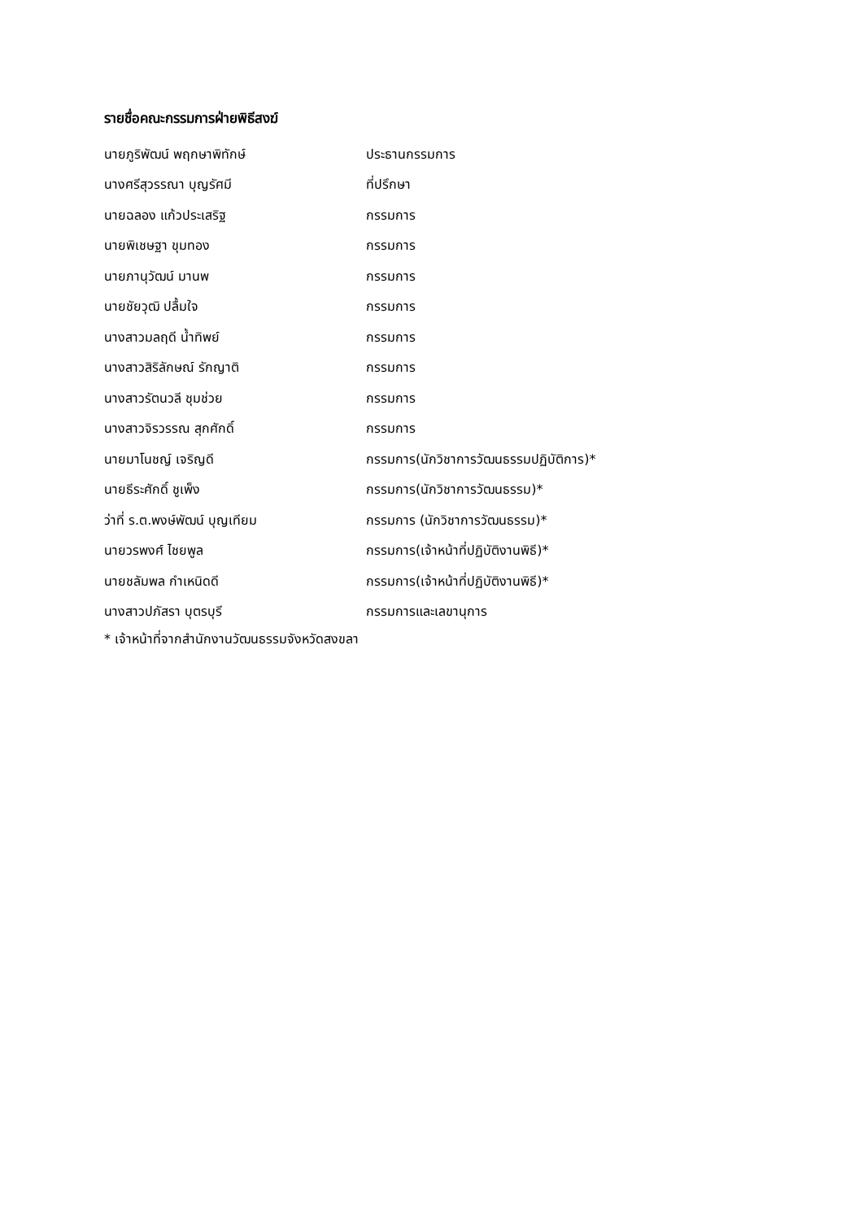รายชื่อคณะกรรมการฝ่ายพิธีสงฆ์
| นายภูริพัฒน์ พฤกษาพิทักษ์ | ประธานกรรมการ |
| นางศรีสุวรรณา บุญรัศมี | ที่ปรึกษา |
| นายฉลอง แก้วประเสริฐ | กรรมการ |
| นายพิเชษฐา ขุมทอง | กรรมการ |
| นายภานุวัฒน์ มานพ | กรรมการ |
| นายชัยวุฒิ ปลื้มใจ | กรรมการ |
| นางสาวมลฤดี น้ำทิพย์ | กรรมการ |
| นางสาวสิริลักษณ์ รักญาติ | กรรมการ |
| นางสาวรัตนวลี ชุมช่วย | กรรมการ |
| นางสาวจิรวรรณ สุกศักดิ์ | กรรมการ |
| นายมาโนชญ์ เจริญดี | กรรมการ(นักวิชาการวัฒนธรรมปฏิบัติการ)* |
| นายธีระศักดิ์ ชูเพ็ง | กรรมการ(นักวิชาการวัฒนธรรม)* |
| ว่าที่ ร.ต.พงษ์พัฒน์ บุญเทียม | กรรมการ (นักวิชาการวัฒนธรรม)* |
| นายวรพงศ์ ไชยพูล | กรรมการ(เจ้าหน้าที่ปฏิบัติงานพิธี)* |
| นายชลัมพล กำเหนิดดี | กรรมการ(เจ้าหน้าที่ปฏิบัติงานพิธี)* |
| นางสาวปภัสรา บุตรบุรี | กรรมการและเลขานุการ |
* เจ้าหน้าที่จากสำนักงานวัฒนธรรมจังหวัดสงขลา